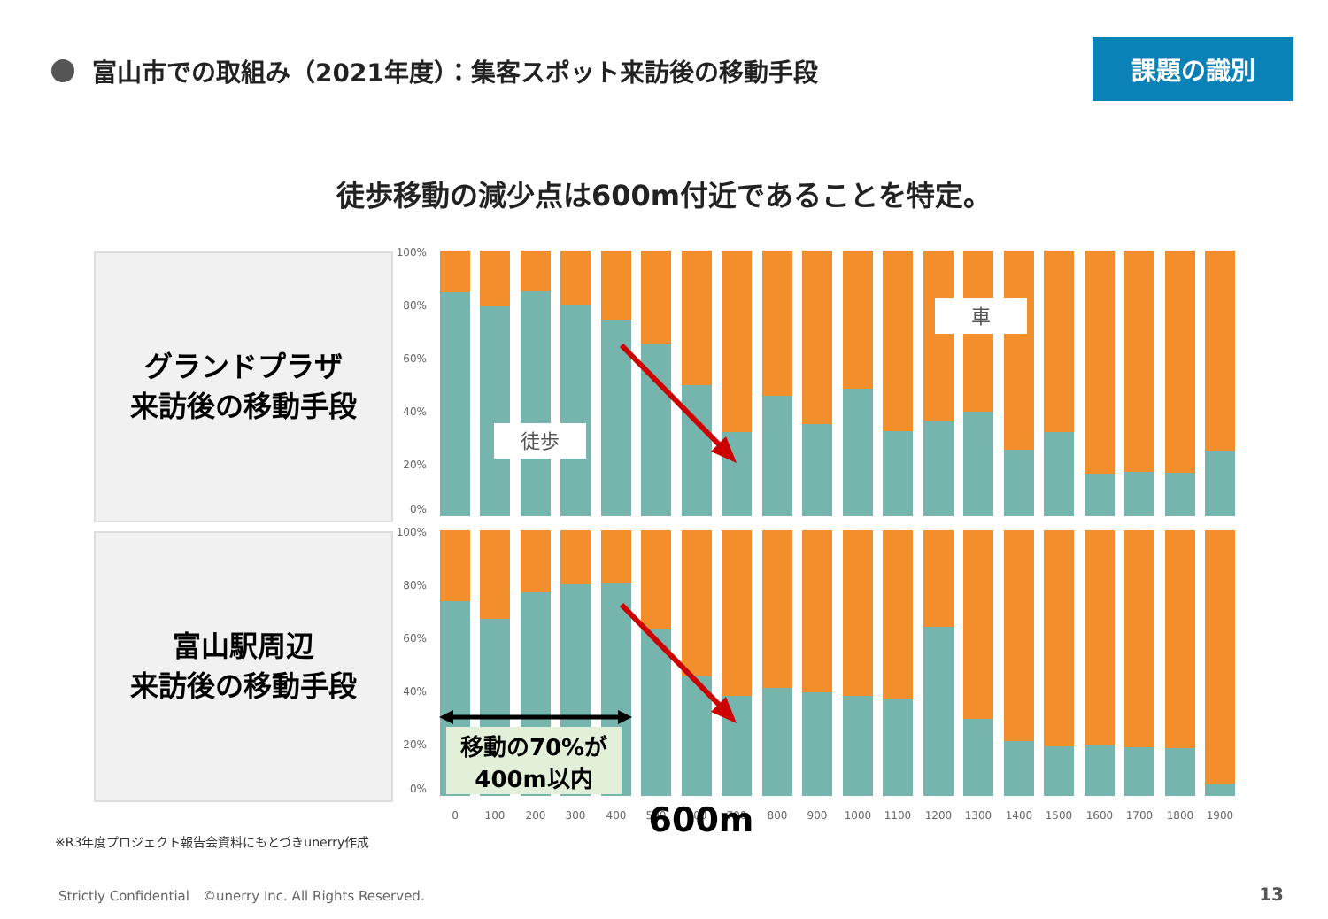富山市での取組み（2021年度）：集客スポット来訪後の移動手段
課題の識別
徒歩移動の減少点は600m付近であることを特定。
グランドプラザ
来訪後の移動手段
富山駅周辺
来訪後の移動手段
100%
80%
60%
40%
20%
0%
100%
80%
60%
40%
20%
0%
徒歩
車
移動の70%が
400m以内
0
100
200
300
400
500
600
700
800
900
1000
1100
1200
1300
1400
1500
1600
1700
1800
1900
600m
※R3年度プロジェクト報告会資料にもとづきunerry作成
Strictly Confidential　©unerry Inc. All Rights Reserved.
13